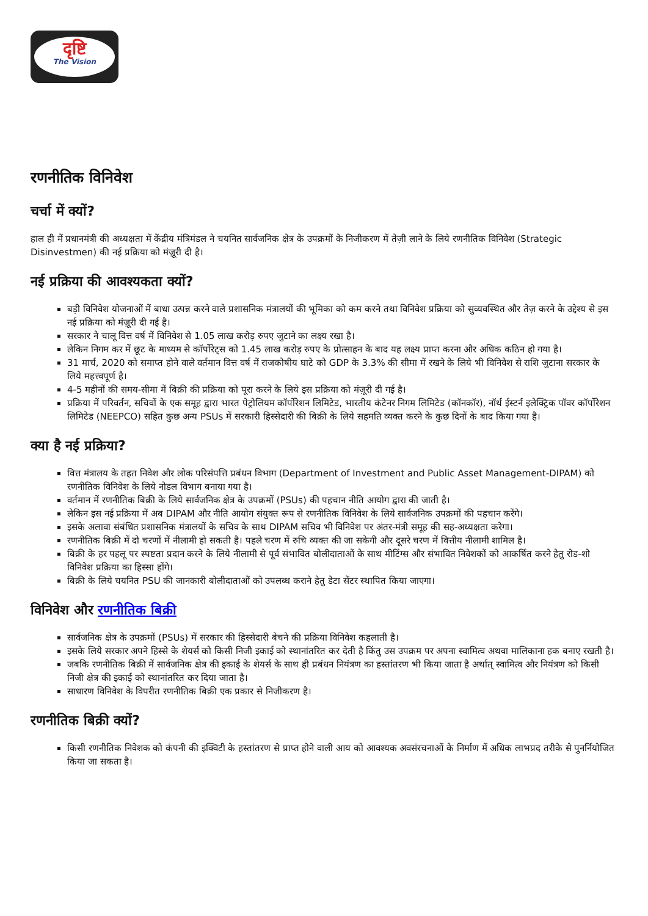दृष्टि
The Vision
रणनीतिक विनिवेश
चर्चा में क्यों?
हाल ही में प्रधानमंत्री की अध्यक्षता में केंद्रीय मंत्रिमंडल ने चयनित सार्वजनिक क्षेत्र के उपक्रमों के निजीकरण में तेज़ी लाने के लिये रणनीतिक विनिवेश (Strategic Disinvestmen) की नई प्रक्रिया को मंज़ूरी दी है।
नई प्रक्रिया की आवश्यकता क्यों?
बड़ी विनिवेश योजनाओं में बाधा उत्पन्न करने वाले प्रशासनिक मंत्रालयों की भूमिका को कम करने तथा विनिवेश प्रक्रिया को सुव्यवस्थित और तेज़ करने के उद्देश्य से इस नई प्रक्रिया को मंज़ूरी दी गई है।
सरकार ने चालू वित्त वर्ष में विनिवेश से 1.05 लाख करोड़ रुपए जुटाने का लक्ष्य रखा है।
लेकिन निगम कर में छूट के माध्यम से कॉर्पोरेट्स को 1.45 लाख करोड़ रुपए के प्रोत्साहन के बाद यह लक्ष्य प्राप्त करना और अधिक कठिन हो गया है।
31 मार्च, 2020 को समाप्त होने वाले वर्तमान वित्त वर्ष में राजकोषीय घाटे को GDP के 3.3% की सीमा में रखने के लिये भी विनिवेश से राशि जुटाना सरकार के लिये महत्त्वपूर्ण है।
4-5 महीनों की समय-सीमा में बिक्री की प्रक्रिया को पूरा करने के लिये इस प्रक्रिया को मंज़ूरी दी गई है।
प्रक्रिया में परिवर्तन, सचिवों के एक समूह द्वारा भारत पेट्रोलियम कॉर्पोरेशन लिमिटेड, भारतीय कंटेनर निगम लिमिटेड (कॉनकॉर), नॉर्थ ईस्टर्न इलेक्ट्रिक पॉवर कॉर्पोरेशन लिमिटेड (NEEPCO) सहित कुछ अन्य PSUs में सरकारी हिस्सेदारी की बिक्री के लिये सहमति व्यक्त करने के कुछ दिनों के बाद किया गया है।
क्या है नई प्रक्रिया?
वित्त मंत्रालय के तहत निवेश और लोक परिसंपत्ति प्रबंधन विभाग (Department of Investment and Public Asset Management-DIPAM) को रणनीतिक विनिवेश के लिये नोडल विभाग बनाया गया है।
वर्तमान में रणनीतिक बिक्री के लिये सार्वजनिक क्षेत्र के उपक्रमों (PSUs) की पहचान नीति आयोग द्वारा की जाती है।
लेकिन इस नई प्रक्रिया में अब DIPAM और नीति आयोग संयुक्त रूप से रणनीतिक विनिवेश के लिये सार्वजनिक उपक्रमों की पहचान करेंगे।
इसके अलावा संबंधित प्रशासनिक मंत्रालयों के सचिव के साथ DIPAM सचिव भी विनिवेश पर अंतर-मंत्री समूह की सह-अध्यक्षता करेगा।
रणनीतिक बिक्री में दो चरणों में नीलामी हो सकती है। पहले चरण में रुचि व्यक्त की जा सकेगी और दूसरे चरण में वित्तीय नीलामी शामिल है।
बिक्री के हर पहलू पर स्पष्टता प्रदान करने के लिये नीलामी से पूर्व संभावित बोलीदाताओं के साथ मीटिंग्स और संभावित निवेशकों को आकर्षित करने हेतु रोड-शो विनिवेश प्रक्रिया का हिस्सा होंगे।
बिक्री के लिये चयनित PSU की जानकारी बोलीदाताओं को उपलब्ध कराने हेतु डेटा सेंटर स्थापित किया जाएगा।
विनिवेश और रणनीतिक बिक्री
सार्वजनिक क्षेत्र के उपक्रमों (PSUs) में सरकार की हिस्सेदारी बेचने की प्रक्रिया विनिवेश कहलाती है।
इसके लिये सरकार अपने हिस्से के शेयर्स को किसी निजी इकाई को स्थानांतरित कर देती है किंतु उस उपक्रम पर अपना स्वामित्व अथवा मालिकाना हक बनाए रखती है।
जबकि रणनीतिक बिक्री में सार्वजनिक क्षेत्र की इकाई के शेयर्स के साथ ही प्रबंधन नियंत्रण का हस्तांतरण भी किया जाता है अर्थात् स्वामित्व और नियंत्रण को किसी निजी क्षेत्र की इकाई को स्थानांतरित कर दिया जाता है।
साधारण विनिवेश के विपरीत रणनीतिक बिक्री एक प्रकार से निजीकरण है।
रणनीतिक बिक्री क्यों?
किसी रणनीतिक निवेशक को कंपनी की इक्विटी के हस्तांतरण से प्राप्त होने वाली आय को आवश्यक अवसंरचनाओं के निर्माण में अधिक लाभप्रद तरीके से पुनर्नियोजित किया जा सकता है।